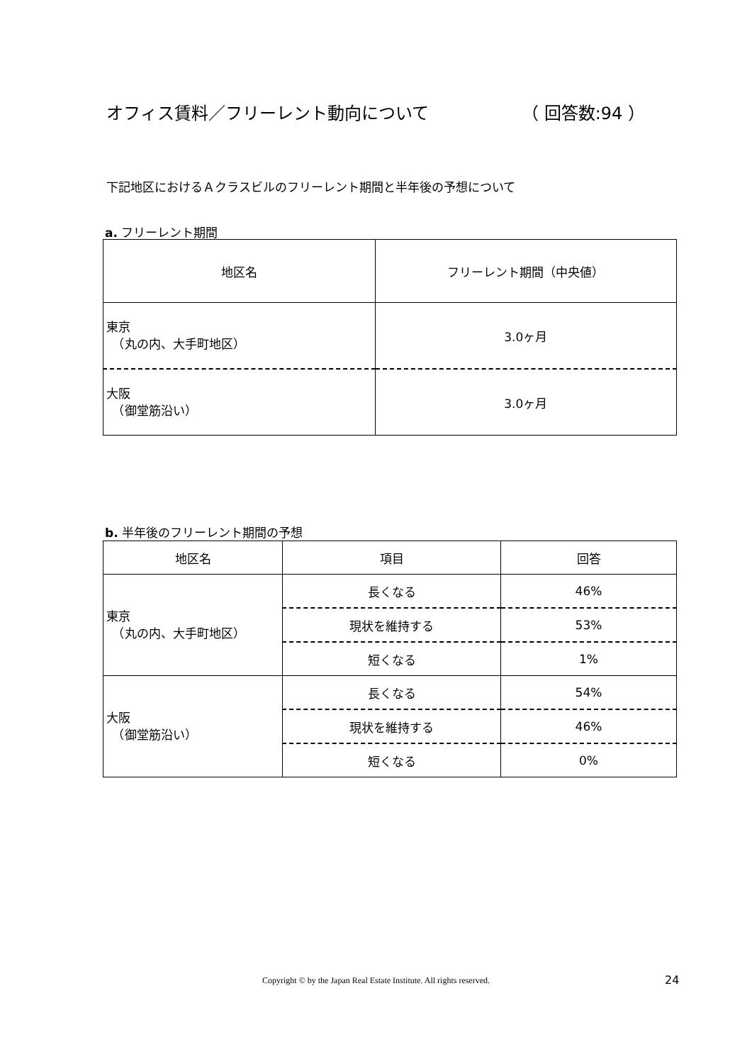オフィス賃料／フリーレント動向について （ 回答数:94 ）
下記地区におけるＡクラスビルのフリーレント期間と半年後の予想について
a. フリーレント期間
| 地区名 | フリーレント期間（中央値） |
| --- | --- |
| 東京 （丸の内、大手町地区） | 3.0ヶ月 |
| 大阪 （御堂筋沿い） | 3.0ヶ月 |
b. 半年後のフリーレント期間の予想
| 地区名 | 項目 | 回答 |
| --- | --- | --- |
| 東京 （丸の内、大手町地区） | 長くなる | 46% |
| | 現状を維持する | 53% |
| | 短くなる | 1% |
| 大阪 （御堂筋沿い） | 長くなる | 54% |
| | 現状を維持する | 46% |
| | 短くなる | 0% |
Copyright © by the Japan Real Estate Institute. All rights reserved. 24